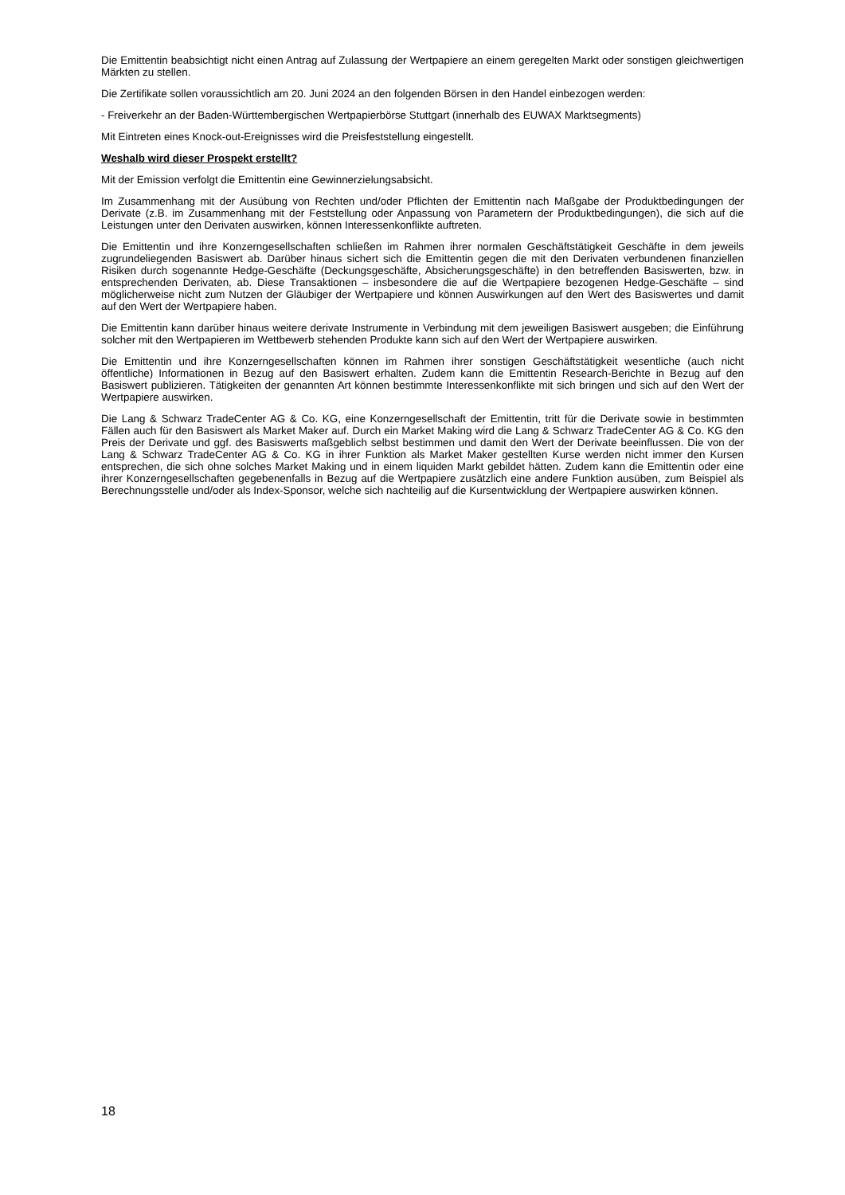Die Emittentin beabsichtigt nicht einen Antrag auf Zulassung der Wertpapiere an einem geregelten Markt oder sonstigen gleichwertigen Märkten zu stellen.
Die Zertifikate sollen voraussichtlich am 20. Juni 2024 an den folgenden Börsen in den Handel einbezogen werden:
- Freiverkehr an der Baden-Württembergischen Wertpapierbörse Stuttgart (innerhalb des EUWAX Marktsegments)
Mit Eintreten eines Knock-out-Ereignisses wird die Preisfeststellung eingestellt.
Weshalb wird dieser Prospekt erstellt?
Mit der Emission verfolgt die Emittentin eine Gewinnerzielungsabsicht.
Im Zusammenhang mit der Ausübung von Rechten und/oder Pflichten der Emittentin nach Maßgabe der Produktbedingungen der Derivate (z.B. im Zusammenhang mit der Feststellung oder Anpassung von Parametern der Produktbedingungen), die sich auf die Leistungen unter den Derivaten auswirken, können Interessenkonflikte auftreten.
Die Emittentin und ihre Konzerngesellschaften schließen im Rahmen ihrer normalen Geschäftstätigkeit Geschäfte in dem jeweils zugrundeliegenden Basiswert ab. Darüber hinaus sichert sich die Emittentin gegen die mit den Derivaten verbundenen finanziellen Risiken durch sogenannte Hedge-Geschäfte (Deckungsgeschäfte, Absicherungsgeschäfte) in den betreffenden Basiswerten, bzw. in entsprechenden Derivaten, ab. Diese Transaktionen – insbesondere die auf die Wertpapiere bezogenen Hedge-Geschäfte – sind möglicherweise nicht zum Nutzen der Gläubiger der Wertpapiere und können Auswirkungen auf den Wert des Basiswertes und damit auf den Wert der Wertpapiere haben.
Die Emittentin kann darüber hinaus weitere derivate Instrumente in Verbindung mit dem jeweiligen Basiswert ausgeben; die Einführung solcher mit den Wertpapieren im Wettbewerb stehenden Produkte kann sich auf den Wert der Wertpapiere auswirken.
Die Emittentin und ihre Konzerngesellschaften können im Rahmen ihrer sonstigen Geschäftstätigkeit wesentliche (auch nicht öffentliche) Informationen in Bezug auf den Basiswert erhalten. Zudem kann die Emittentin Research-Berichte in Bezug auf den Basiswert publizieren. Tätigkeiten der genannten Art können bestimmte Interessenkonflikte mit sich bringen und sich auf den Wert der Wertpapiere auswirken.
Die Lang & Schwarz TradeCenter AG & Co. KG, eine Konzerngesellschaft der Emittentin, tritt für die Derivate sowie in bestimmten Fällen auch für den Basiswert als Market Maker auf. Durch ein Market Making wird die Lang & Schwarz TradeCenter AG & Co. KG den Preis der Derivate und ggf. des Basiswerts maßgeblich selbst bestimmen und damit den Wert der Derivate beeinflussen. Die von der Lang & Schwarz TradeCenter AG & Co. KG in ihrer Funktion als Market Maker gestellten Kurse werden nicht immer den Kursen entsprechen, die sich ohne solches Market Making und in einem liquiden Markt gebildet hätten. Zudem kann die Emittentin oder eine ihrer Konzerngesellschaften gegebenenfalls in Bezug auf die Wertpapiere zusätzlich eine andere Funktion ausüben, zum Beispiel als Berechnungsstelle und/oder als Index-Sponsor, welche sich nachteilig auf die Kursentwicklung der Wertpapiere auswirken können.
18